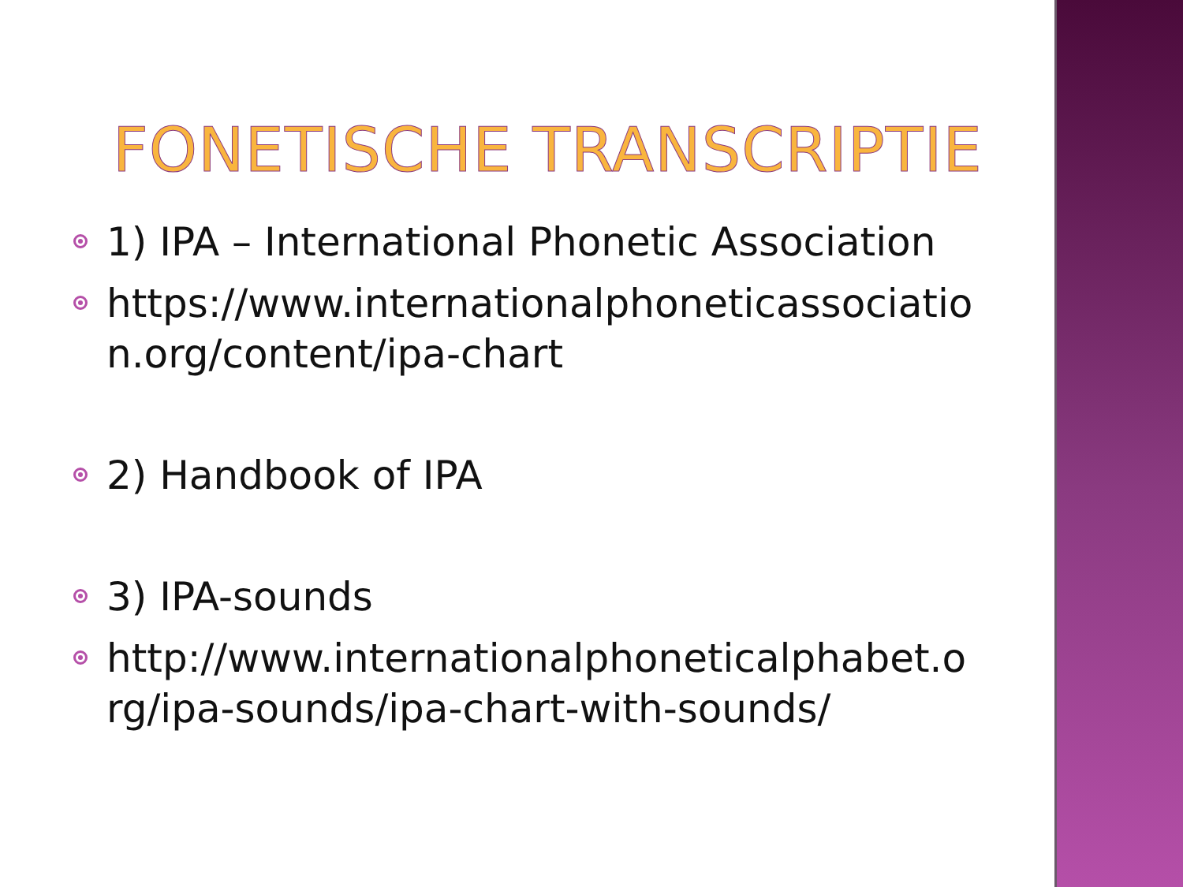FONETISCHE TRANSCRIPTIE
1) IPA – International Phonetic Association
https://www.internationalphoneticassociatio n.org/content/ipa-chart
2) Handbook of IPA
3) IPA-sounds
http://www.internationalphoneticalphabet.o rg/ipa-sounds/ipa-chart-with-sounds/